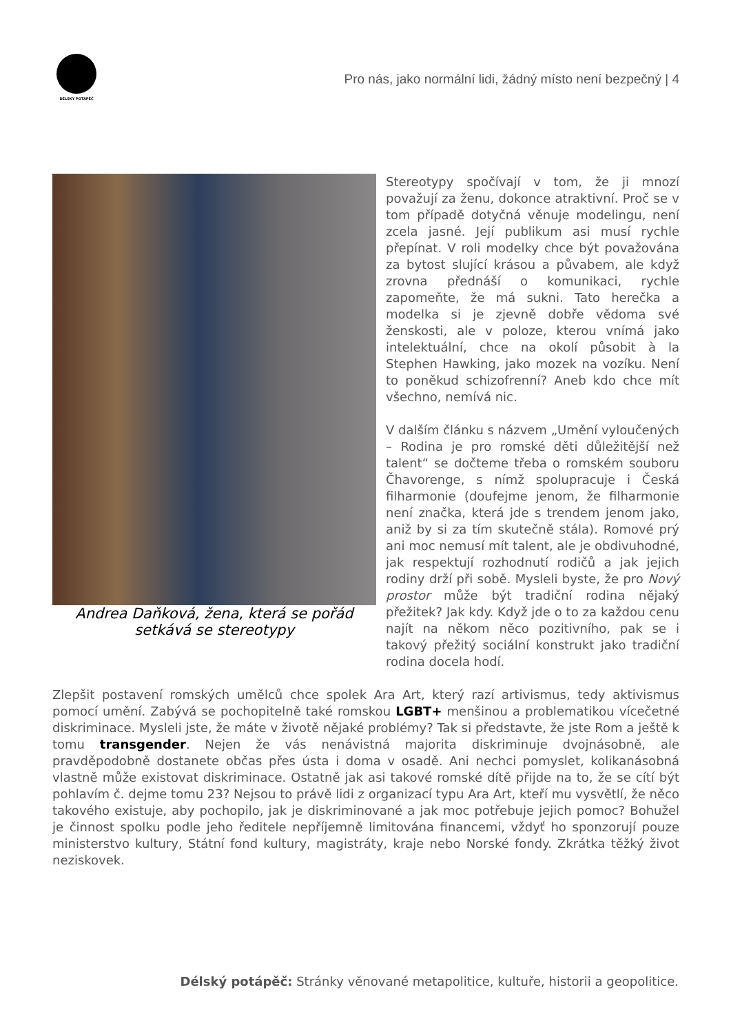DÉLSKÝ POTÁPĚČ
Pro nás, jako normální lidi, žádný místo není bezpečný | 4
Andrea Daňková, žena, která se pořád setkává se stereotypy
Stereotypy spočívají v tom, že ji mnozí považují za ženu, dokonce atraktivní. Proč se v tom případě dotyčná věnuje modelingu, není zcela jasné. Její publikum asi musí rychle přepínat. V roli modelky chce být považována za bytost slující krásou a půvabem, ale když zrovna přednáší o komunikaci, rychle zapomeňte, že má sukni. Tato herečka a modelka si je zjevně dobře vědoma své ženskosti, ale v poloze, kterou vnímá jako intelektuální, chce na okolí působit à la Stephen Hawking, jako mozek na vozíku. Není to poněkud schizofrenní? Aneb kdo chce mít všechno, nemívá nic.
V dalším článku s názvem „Umění vyloučených – Rodina je pro romské děti důležitější než talent“ se dočteme třeba o romském souboru Čhavorenge, s nímž spolupracuje i Česká filharmonie (doufejme jenom, že filharmonie není značka, která jde s trendem jenom jako, aniž by si za tím skutečně stála). Romové prý ani moc nemusí mít talent, ale je obdivuhodné, jak respektují rozhodnutí rodičů a jak jejich rodiny drží při sobě. Mysleli byste, že pro Nový prostor může být tradiční rodina nějaký přežitek? Jak kdy. Když jde o to za každou cenu najít na někom něco pozitivního, pak se i takový přežitý sociální konstrukt jako tradiční rodina docela hodí.
Zlepšit postavení romských umělců chce spolek Ara Art, který razí artivismus, tedy aktivismus pomocí umění. Zabývá se pochopitelně také romskou LGBT+ menšinou a problematikou vícečetné diskriminace. Mysleli jste, že máte v životě nějaké problémy? Tak si představte, že jste Rom a ještě k tomu transgender. Nejen že vás nenávistná majorita diskriminuje dvojnásobně, ale pravděpodobně dostanete občas přes ústa i doma v osadě. Ani nechci pomyslet, kolikanásobná vlastně může existovat diskriminace. Ostatně jak asi takové romské dítě přijde na to, že se cítí být pohlavím č. dejme tomu 23? Nejsou to právě lidi z organizací typu Ara Art, kteří mu vysvětlí, že něco takového existuje, aby pochopilo, jak je diskriminované a jak moc potřebuje jejich pomoc? Bohužel je činnost spolku podle jeho ředitele nepříjemně limitována financemi, vždyť ho sponzorují pouze ministerstvo kultury, Státní fond kultury, magistráty, kraje nebo Norské fondy. Zkrátka těžký život neziskovek.
Délský potápěč: Stránky věnované metapolitice, kultuře, historii a geopolitice.